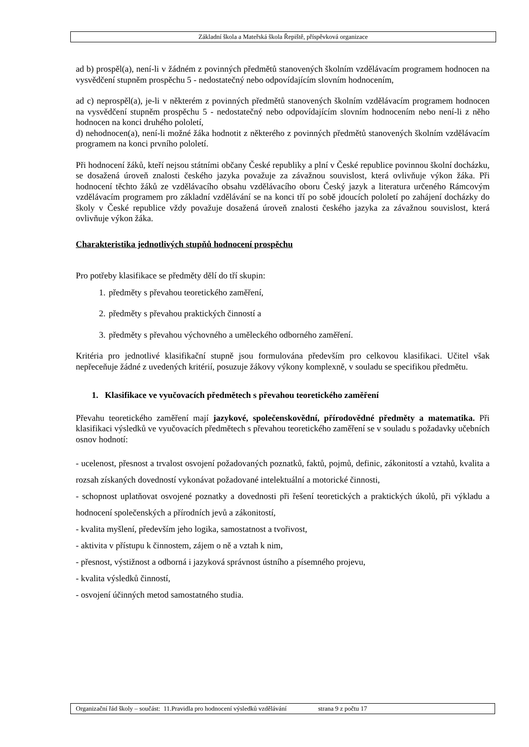Základní škola a Mateřská škola Řepiště, příspěvková organizace
ad b) prospěl(a), není-li v žádném z povinných předmětů stanovených školním vzdělávacím programem hodnocen na vysvědčení stupněm prospěchu 5 - nedostatečný nebo odpovídajícím slovním hodnocením,
ad c) neprospěl(a), je-li v některém z povinných předmětů stanovených školním vzdělávacím programem hodnocen na vysvědčení stupněm prospěchu 5 - nedostatečný nebo odpovídajícím slovním hodnocením nebo není-li z něho hodnocen na konci druhého pololetí,
d) nehodnocen(a), není-li možné žáka hodnotit z některého z povinných předmětů stanovených školním vzdělávacím programem na konci prvního pololetí.
Při hodnocení žáků, kteří nejsou státními občany České republiky a plní v České republice povinnou školní docházku, se dosažená úroveň znalosti českého jazyka považuje za závažnou souvislost, která ovlivňuje výkon žáka. Při hodnocení těchto žáků ze vzdělávacího obsahu vzdělávacího oboru Český jazyk a literatura určeného Rámcovým vzdělávacím programem pro základní vzdělávání se na konci tří po sobě jdoucích pololetí po zahájení docházky do školy v České republice vždy považuje dosažená úroveň znalosti českého jazyka za závažnou souvislost, která ovlivňuje výkon žáka.
Charakteristika jednotlivých stupňů hodnocení prospěchu
Pro potřeby klasifikace se předměty dělí do tří skupin:
1. předměty s převahou teoretického zaměření,
2. předměty s převahou praktických činností a
3. předměty s převahou výchovného a uměleckého odborného zaměření.
Kritéria pro jednotlivé klasifikační stupně jsou formulována především pro celkovou klasifikaci. Učitel však nepřeceňuje žádné z uvedených kritérií, posuzuje žákovy výkony komplexně, v souladu se specifikou předmětu.
1. Klasifikace ve vyučovacích předmětech s převahou teoretického zaměření
Převahu teoretického zaměření mají jazykové, společenskovědní, přírodovědné předměty a matematika. Při klasifikaci výsledků ve vyučovacích předmětech s převahou teoretického zaměření se v souladu s požadavky učebních osnov hodnotí:
- ucelenost, přesnost a trvalost osvojení požadovaných poznatků, faktů, pojmů, definic, zákonitostí a vztahů, kvalita a rozsah získaných dovedností vykonávat požadované intelektuální a motorické činnosti,
- schopnost uplatňovat osvojené poznatky a dovednosti při řešení teoretických a praktických úkolů, při výkladu a hodnocení společenských a přírodních jevů a zákonitostí,
- kvalita myšlení, především jeho logika, samostatnost a tvořivost,
- aktivita v přístupu k činnostem, zájem o ně a vztah k nim,
- přesnost, výstižnost a odborná i jazyková správnost ústního a písemného projevu,
- kvalita výsledků činností,
- osvojení účinných metod samostatného studia.
Organizační řád školy – součást: 11.Pravidla pro hodnocení výsledků vzdělávání strana 9 z počtu 17